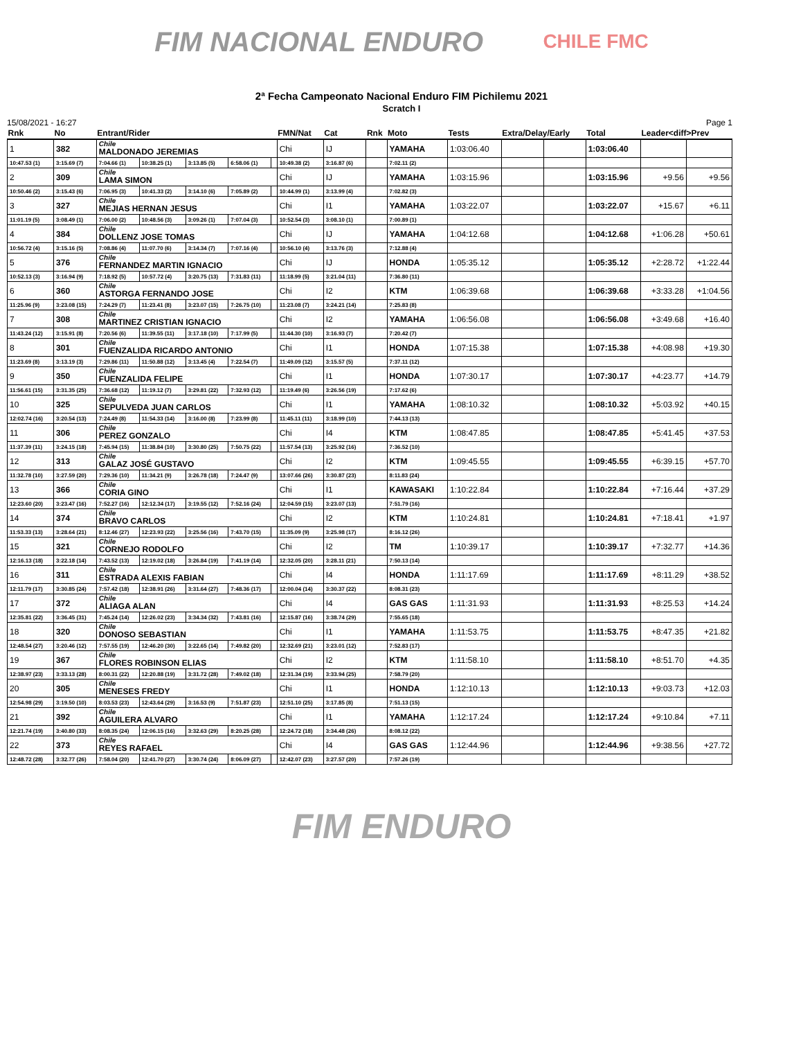FIM NACIONAL ENDURO
CHILE FMC
2ª Fecha Campeonato Nacional Enduro FIM Pichilemu 2021
Scratch I
15/08/2021 - 16:27 Page 1
| Rnk | No | Entrant/Rider | | | | | FMN/Nat | Cat | Rnk | Moto | Tests | Extra/Delay/Early | | Total | Leader<diff>Prev | |
| --- | --- | --- | --- | --- | --- | --- | --- | --- | --- | --- | --- | --- | --- | --- | --- | --- |
| 1 | 382 | Chile MALDONADO JEREMIAS | | | | | Chi | IJ | | YAMAHA | 1:03:06.40 | | | 1:03:06.40 | | |
| 10:47.53 (1) | 3:15.69 (7) | 7:04.66 (1) | 10:38.25 (1) | 3:13.85 (5) | 6:58.06 (1) | | 10:49.38 (2) | 3:16.87 (6) | | 7:02.11 (2) | | | | | | |
| 2 | 309 | Chile LAMA SIMON | | | | | Chi | IJ | | YAMAHA | 1:03:15.96 | | | 1:03:15.96 | +9.56 | +9.56 |
| 10:50.46 (2) | 3:15.43 (6) | 7:06.95 (3) | 10:41.33 (2) | 3:14.10 (6) | 7:05.89 (2) | | 10:44.99 (1) | 3:13.99 (4) | | 7:02.82 (3) | | | | | | |
| 3 | 327 | Chile MEJIAS HERNAN JESUS | | | | | Chi | I1 | | YAMAHA | 1:03:22.07 | | | 1:03:22.07 | +15.67 | +6.11 |
| 11:01.19 (5) | 3:08.49 (1) | 7:06.00 (2) | 10:48.56 (3) | 3:09.26 (1) | 7:07.04 (3) | | 10:52.54 (3) | 3:08.10 (1) | | 7:00.89 (1) | | | | | | |
| 4 | 384 | Chile DOLLENZ JOSE TOMAS | | | | | Chi | IJ | | YAMAHA | 1:04:12.68 | | | 1:04:12.68 | +1:06.28 | +50.61 |
| 10:56.72 (4) | 3:15.16 (5) | 7:08.86 (4) | 11:07.70 (6) | 3:14.34 (7) | 7:07.16 (4) | | 10:56.10 (4) | 3:13.76 (3) | | 7:12.88 (4) | | | | | | |
| 5 | 376 | Chile FERNANDEZ MARTIN IGNACIO | | | | | Chi | IJ | | HONDA | 1:05:35.12 | | | 1:05:35.12 | +2:28.72 | +1:22.44 |
| 10:52.13 (3) | 3:16.94 (9) | 7:18.92 (5) | 10:57.72 (4) | 3:20.75 (13) | 7:31.83 (11) | | 11:18.99 (5) | 3:21.04 (11) | | 7:36.80 (11) | | | | | | |
| 6 | 360 | Chile ASTORGA FERNANDO JOSE | | | | | Chi | I2 | | KTM | 1:06:39.68 | | | 1:06:39.68 | +3:33.28 | +1:04.56 |
| 11:25.96 (9) | 3:23.08 (15) | 7:24.29 (7) | 11:23.41 (8) | 3:23.07 (15) | 7:26.75 (10) | | 11:23.08 (7) | 3:24.21 (14) | | 7:25.83 (8) | | | | | | |
| 7 | 308 | Chile MARTINEZ CRISTIAN IGNACIO | | | | | Chi | I2 | | YAMAHA | 1:06:56.08 | | | 1:06:56.08 | +3:49.68 | +16.40 |
| 11:43.24 (12) | 3:15.91 (8) | 7:20.56 (6) | 11:39.55 (11) | 3:17.18 (10) | 7:17.99 (5) | | 11:44.30 (10) | 3:16.93 (7) | | 7:20.42 (7) | | | | | | |
| 8 | 301 | Chile FUENZALIDA RICARDO ANTONIO | | | | | Chi | I1 | | HONDA | 1:07:15.38 | | | 1:07:15.38 | +4:08.98 | +19.30 |
| 11:23.69 (8) | 3:13.19 (3) | 7:29.86 (11) | 11:50.88 (12) | 3:13.45 (4) | 7:22.54 (7) | | 11:49.09 (12) | 3:15.57 (5) | | 7:37.11 (12) | | | | | | |
| 9 | 350 | Chile FUENZALIDA FELIPE | | | | | Chi | I1 | | HONDA | 1:07:30.17 | | | 1:07:30.17 | +4:23.77 | +14.79 |
| 11:56.61 (15) | 3:31.35 (25) | 7:36.68 (12) | 11:19.12 (7) | 3:29.81 (22) | 7:32.93 (12) | | 11:19.49 (6) | 3:26.56 (19) | | 7:17.62 (6) | | | | | | |
| 10 | 325 | Chile SEPULVEDA JUAN CARLOS | | | | | Chi | I1 | | YAMAHA | 1:08:10.32 | | | 1:08:10.32 | +5:03.92 | +40.15 |
| 12:02.74 (16) | 3:20.54 (13) | 7:24.49 (8) | 11:54.33 (14) | 3:16.00 (8) | 7:23.99 (8) | | 11:45.11 (11) | 3:18.99 (10) | | 7:44.13 (13) | | | | | | |
| 11 | 306 | Chile PEREZ GONZALO | | | | | Chi | I4 | | KTM | 1:08:47.85 | | | 1:08:47.85 | +5:41.45 | +37.53 |
| 11:37.39 (11) | 3:24.15 (18) | 7:45.94 (15) | 11:38.84 (10) | 3:30.80 (25) | 7:50.75 (22) | | 11:57.54 (13) | 3:25.92 (16) | | 7:36.52 (10) | | | | | | |
| 12 | 313 | Chile GALAZ JOSÉ GUSTAVO | | | | | Chi | I2 | | KTM | 1:09:45.55 | | | 1:09:45.55 | +6:39.15 | +57.70 |
| 11:32.78 (10) | 3:27.59 (20) | 7:29.36 (10) | 11:34.21 (9) | 3:26.78 (18) | 7:24.47 (9) | | 13:07.66 (26) | 3:30.87 (23) | | 8:11.83 (24) | | | | | | |
| 13 | 366 | Chile CORIA GINO | | | | | Chi | I1 | | KAWASAKI | 1:10:22.84 | | | 1:10:22.84 | +7:16.44 | +37.29 |
| 12:23.60 (20) | 3:23.47 (16) | 7:52.27 (16) | 12:12.34 (17) | 3:19.55 (12) | 7:52.16 (24) | | 12:04.59 (15) | 3:23.07 (13) | | 7:51.79 (16) | | | | | | |
| 14 | 374 | Chile BRAVO CARLOS | | | | | Chi | I2 | | KTM | 1:10:24.81 | | | 1:10:24.81 | +7:18.41 | +1.97 |
| 11:53.33 (13) | 3:28.64 (21) | 8:12.46 (27) | 12:23.93 (22) | 3:25.56 (16) | 7:43.70 (15) | | 11:35.09 (9) | 3:25.98 (17) | | 8:16.12 (26) | | | | | | |
| 15 | 321 | Chile CORNEJO RODOLFO | | | | | Chi | I2 | | TM | 1:10:39.17 | | | 1:10:39.17 | +7:32.77 | +14.36 |
| 12:16.13 (18) | 3:22.18 (14) | 7:43.52 (13) | 12:19.02 (18) | 3:26.84 (19) | 7:41.19 (14) | | 12:32.05 (20) | 3:28.11 (21) | | 7:50.13 (14) | | | | | | |
| 16 | 311 | Chile ESTRADA ALEXIS FABIAN | | | | | Chi | I4 | | HONDA | 1:11:17.69 | | | 1:11:17.69 | +8:11.29 | +38.52 |
| 12:11.79 (17) | 3:30.85 (24) | 7:57.42 (18) | 12:38.91 (26) | 3:31.64 (27) | 7:48.36 (17) | | 12:00.04 (14) | 3:30.37 (22) | | 8:08.31 (23) | | | | | | |
| 17 | 372 | Chile ALIAGA ALAN | | | | | Chi | I4 | | GAS GAS | 1:11:31.93 | | | 1:11:31.93 | +8:25.53 | +14.24 |
| 12:35.81 (22) | 3:36.45 (31) | 7:45.24 (14) | 12:26.02 (23) | 3:34.34 (32) | 7:43.81 (16) | | 12:15.87 (16) | 3:38.74 (29) | | 7:55.65 (18) | | | | | | |
| 18 | 320 | Chile DONOSO SEBASTIAN | | | | | Chi | I1 | | YAMAHA | 1:11:53.75 | | | 1:11:53.75 | +8:47.35 | +21.82 |
| 12:48.54 (27) | 3:20.46 (12) | 7:57.55 (19) | 12:46.20 (30) | 3:22.65 (14) | 7:49.82 (20) | | 12:32.69 (21) | 3:23.01 (12) | | 7:52.83 (17) | | | | | | |
| 19 | 367 | Chile FLORES ROBINSON ELIAS | | | | | Chi | I2 | | KTM | 1:11:58.10 | | | 1:11:58.10 | +8:51.70 | +4.35 |
| 12:38.97 (23) | 3:33.13 (28) | 8:00.31 (22) | 12:20.88 (19) | 3:31.72 (28) | 7:49.02 (18) | | 12:31.34 (19) | 3:33.94 (25) | | 7:58.79 (20) | | | | | | |
| 20 | 305 | Chile MENESES FREDY | | | | | Chi | I1 | | HONDA | 1:12:10.13 | | | 1:12:10.13 | +9:03.73 | +12.03 |
| 12:54.98 (29) | 3:19.50 (10) | 8:03.53 (23) | 12:43.64 (29) | 3:16.53 (9) | 7:51.87 (23) | | 12:51.10 (25) | 3:17.85 (8) | | 7:51.13 (15) | | | | | | |
| 21 | 392 | Chile AGUILERA ALVARO | | | | | Chi | I1 | | YAMAHA | 1:12:17.24 | | | 1:12:17.24 | +9:10.84 | +7.11 |
| 12:21.74 (19) | 3:40.80 (33) | 8:08.35 (24) | 12:06.15 (16) | 3:32.63 (29) | 8:20.25 (28) | | 12:24.72 (18) | 3:34.48 (26) | | 8:08.12 (22) | | | | | | |
| 22 | 373 | Chile REYES RAFAEL | | | | | Chi | I4 | | GAS GAS | 1:12:44.96 | | | 1:12:44.96 | +9:38.56 | +27.72 |
| 12:48.72 (28) | 3:32.77 (26) | 7:58.04 (20) | 12:41.70 (27) | 3:30.74 (24) | 8:06.09 (27) | | 12:42.07 (23) | 3:27.57 (20) | | 7:57.26 (19) | | | | | | |
FIM ENDURO